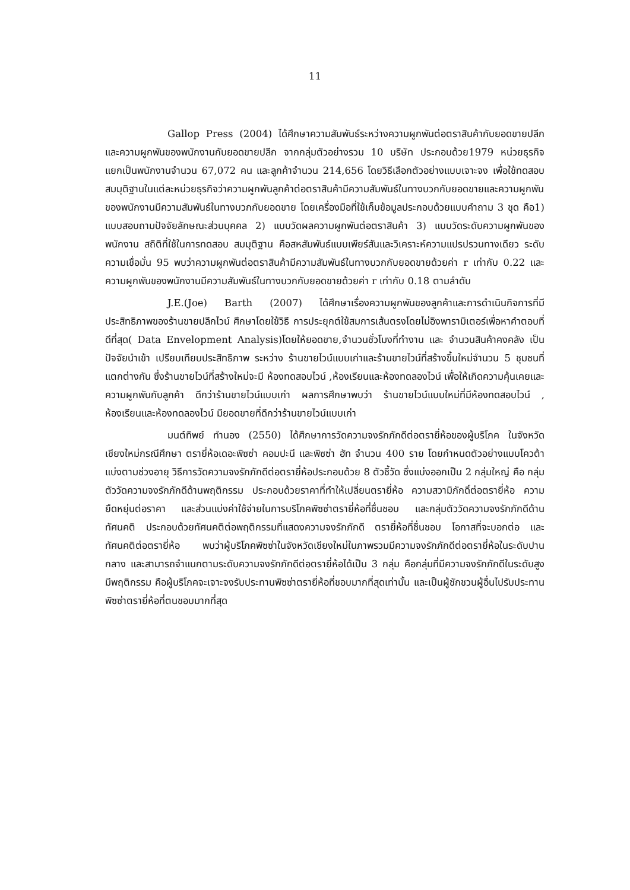11
Gallop Press (2004) ได้ศึกษาความสัมพันธ์ระหว่างความผูกพันต่อตราสินค้ากับยอดขายปลีก และความผูกพันของพนักงานกับยอดขายปลีก จากกลุ่มตัวอย่างรวม 10 บริษัท ประกอบด้วย1979 หน่วยธุรกิจ แยกเป็นพนักงานจำนวน 67,072 คน และลูกค้าจำนวน 214,656 โดยวิธีเลือกตัวอย่างแบบเจาะจง เพื่อใช้ทดสอบสมมุติฐานในแต่ละหน่วยธุรกิจว่าความผูกพันลูกค้าต่อตราสินค้ามีความสัมพันธ์ในทางบวกกับยอดขายและความผูกพันของพนักงานมีความสัมพันธ์ในทางบวกกับยอดขาย โดยเครื่องมือที่ใช้เก็บข้อมูลประกอบด้วยแบบคำถาม 3 ชุด คือ1) แบบสอบถามปัจจัยลักษณะส่วนบุคคล 2) แบบวัดผลความผูกพันต่อตราสินค้า 3) แบบวัดระดับความผูกพันของพนักงาน สถิติที่ใช้ในการทดสอบ สมมุติฐาน คือสหสัมพันธ์แบบเพียร์สันและวิเคราะห์ความแปรปรวนทางเดียว ระดับความเชื่อมั่น 95 พบว่าความผูกพันต่อตราสินค้ามีความสัมพันธ์ในทางบวกกับยอดขายด้วยค่า r เท่ากับ 0.22 และความผูกพันของพนักงานมีความสัมพันธ์ในทางบวกกับยอดขายด้วยค่า r เท่ากับ 0.18 ตามลำดับ
J.E.(Joe) Barth (2007) ได้ศึกษาเรื่องความผูกพันของลูกค้าและการดำเนินกิจการที่มีประสิทธิภาพของร้านขายปลีกไวน์ ศึกษาโดยใช้วิธี การประยุกต์ใช้สมการเส้นตรงโดยไม่อิงพารามิเตอร์เพื่อหาคำตอบที่ดีที่สุด( Data Envelopment Analysis)โดยให้ยอดขาย,จำนวนชั่วโมงที่ทำงาน และ จำนวนสินค้าคงคลัง เป็นปัจจัยนำเข้า เปรียบเทียบประสิทธิภาพ ระหว่าง ร้านขายไวน์แบบเก่าและร้านขายไวน์ที่สร้างขึ้นใหม่จำนวน 5 ชุมชนที่แตกต่างกัน ซึ่งร้านขายไวน์ที่สร้างใหม่จะมี ห้องทดสอบไวน์ ,ห้องเรียนและห้องทดลองไวน์ เพื่อให้เกิดความคุ้นเคยและความผูกพันกับลูกค้า ดีกว่าร้านขายไวน์แบบเก่า ผลการศึกษาพบว่า ร้านขายไวน์แบบใหม่ที่มีห้องทดสอบไวน์ , ห้องเรียนและห้องทดลองไวน์ มียอดขายที่ดีกว่าร้านขายไวน์แบบเก่า
มนต์ทิพย์ ทำนอง (2550) ได้ศึกษาการวัดความจงรักภักดีต่อตรายี่ห้อของผู้บริโภค ในจังหวัดเชียงใหม่กรณีศึกษา ตรายี่ห้อเดอะพิซซ่า คอมปะนี และพิซซ่า ฮัท จำนวน 400 ราย โดยกำหนดตัวอย่างแบบโควต้า แบ่งตามช่วงอายุ วิธีการวัดความจงรักภักดีต่อตรายี่ห้อประกอบด้วย 8 ตัวชี้วัด ซึ่งแบ่งออกเป็น 2 กลุ่มใหญ่ คือ กลุ่มตัววัดความจงรักภักดีด้านพฤติกรรม ประกอบด้วยราคาที่ทำให้เปลี่ยนตรายี่ห้อ ความสวามิภักดิ์ต่อตรายี่ห้อ ความยืดหยุ่นต่อราคา และส่วนแบ่งค่าใช้จ่ายในการบริโภคพิซซ่าตรายี่ห้อที่ชื่นชอบ และกลุ่มตัววัดความจงรักภักดีด้านทัศนคติ ประกอบด้วยทัศนคติต่อพฤติกรรมที่แสดงความจงรักภักดี ตรายี่ห้อที่ชื่นชอบ โอกาสที่จะบอกต่อ และทัศนคติต่อตรายี่ห้อ พบว่าผู้บริโภคพิซซ่าในจังหวัดเชียงใหม่ในภาพรวมมีความจงรักภักดีต่อตรายี่ห้อในระดับปานกลาง และสามารถจำแนกตามระดับความจงรักภักดีต่อตรายี่ห้อได้เป็น 3 กลุ่ม คือกลุ่มที่มีความจงรักภักดีในระดับสูง มีพฤติกรรม คือผู้บริโภคจะเจาะจงรับประทานพิซซ่าตรายี่ห้อที่ชอบมากที่สุดเท่านั้น และเป็นผู้ชักชวนผู้อื่นไปรับประทานพิซซ่าตรายี่ห้อที่ตนชอบมากที่สุด